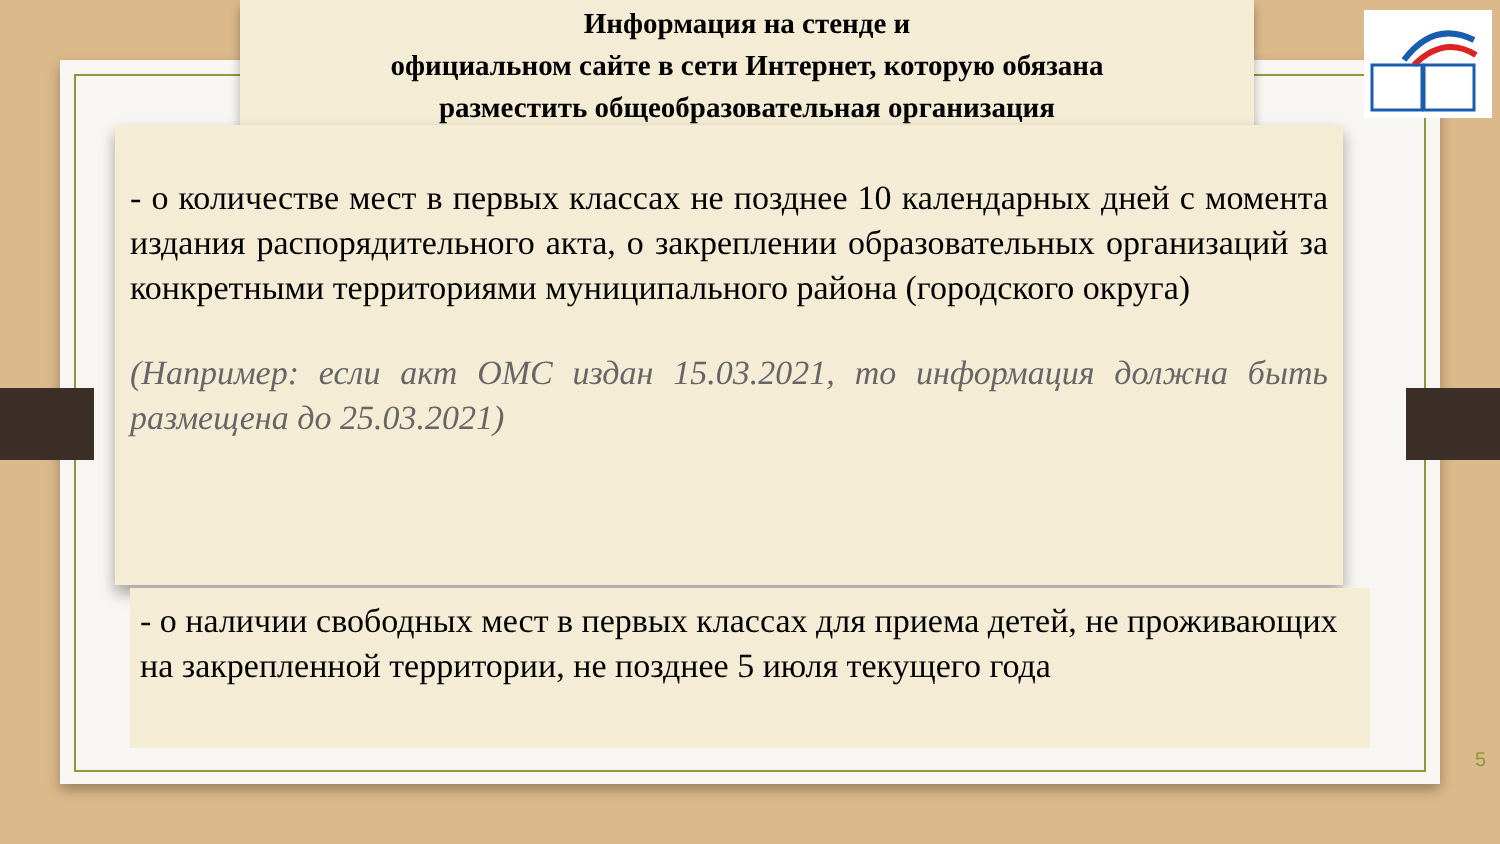Информация на стенде и
официальном сайте в сети Интернет, которую обязана
разместить общеобразовательная организация
- о количестве мест в первых классах не позднее 10 календарных дней с момента издания распорядительного акта, о закреплении образовательных организаций за конкретными территориями муниципального района (городского округа)
(Например: если акт ОМС издан 15.03.2021, то информация должна быть размещена до 25.03.2021)
- о наличии свободных мест в первых классах для приема детей, не проживающих на закрепленной территории, не позднее 5 июля текущего года
5